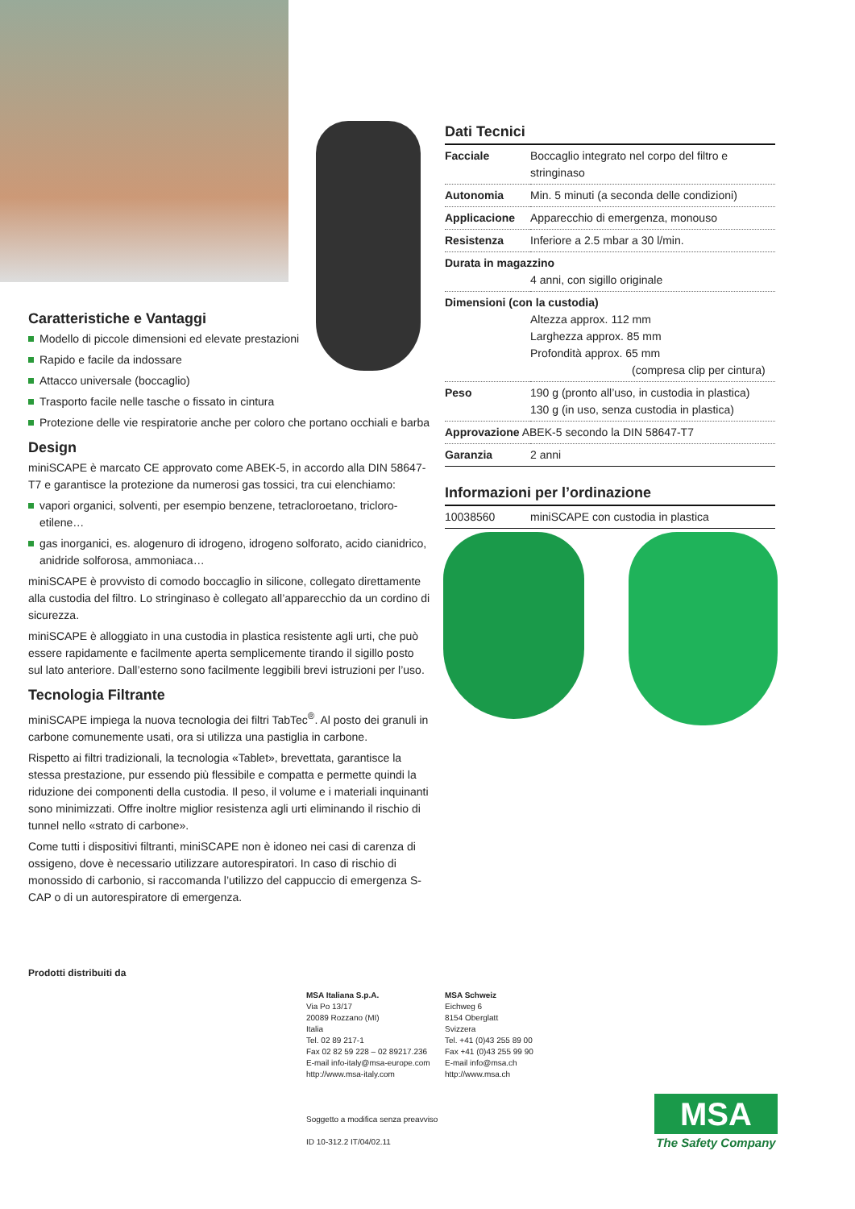Caratteristiche e Vantaggi
Modello di piccole dimensioni ed elevate prestazioni
Rapido e facile da indossare
Attacco universale (boccaglio)
Trasporto facile nelle tasche o fissato in cintura
Protezione delle vie respiratorie anche per coloro che portano occhiali e barba
Design
miniSCAPE è marcato CE approvato come ABEK-5, in accordo alla DIN 58647-T7 e garantisce la protezione da numerosi gas tossici, tra cui elenchiamo:
vapori organici, solventi, per esempio benzene, tetracloroetano, tricloro-etilene…
gas inorganici, es. alogenuro di idrogeno, idrogeno solforato, acido cianidrico, anidride solforosa, ammoniaca…
miniSCAPE è provvisto di comodo boccaglio in silicone, collegato direttamente alla custodia del filtro. Lo stringinaso è collegato all’apparecchio da un cordino di sicurezza.
miniSCAPE è alloggiato in una custodia in plastica resistente agli urti, che può essere rapidamente e facilmente aperta semplicemente tirando il sigillo posto sul lato anteriore. Dall’esterno sono facilmente leggibili brevi istruzioni per l’uso.
Tecnologia Filtrante
miniSCAPE impiega la nuova tecnologia dei filtri TabTec<sup>®</sup>. Al posto dei granuli in carbone comunemente usati, ora si utilizza una pastiglia in carbone.
Rispetto ai filtri tradizionali, la tecnologia «Tablet», brevettata, garantisce la stessa prestazione, pur essendo più flessibile e compatta e permette quindi la riduzione dei componenti della custodia. Il peso, il volume e i materiali inquinanti sono minimizzati. Offre inoltre miglior resistenza agli urti eliminando il rischio di tunnel nello «strato di carbone».
Come tutti i dispositivi filtranti, miniSCAPE non è idoneo nei casi di carenza di ossigeno, dove è necessario utilizzare autorespiratori. In caso di rischio di monossido di carbonio, si raccomanda l’utilizzo del cappuccio di emergenza S-CAP o di un autorespiratore di emergenza.
Dati Tecnici
| Facciale | Boccaglio integrato nel corpo del filtro e stringinaso |
| Autonomia | Min. 5 minuti (a seconda delle condizioni) |
| Applicacione | Apparecchio di emergenza, monouso |
| Resistenza | Inferiore a 2.5 mbar a 30 l/min. |
| Durata in magazzino 4 anni, con sigillo originale | |
| Dimensioni (con la custodia) Altezza approx. 112 mm Larghezza approx. 85 mm Profondità approx. 65 mm (compresa clip per cintura) | |
| Peso | 190 g (pronto all’uso, in custodia in plastica) 130 g (in uso, senza custodia in plastica) |
| Approvazione ABEK-5 secondo la DIN 58647-T7 | |
| Garanzia | 2 anni |
Informazioni per l’ordinazione
| 10038560 | miniSCAPE con custodia in plastica |
Prodotti distribuiti da
MSA Italiana S.p.A.
Via Po 13/17
20089 Rozzano (MI)
Italia
Tel. 02 89 217-1
Fax 02 82 59 228 – 02 89217.236
E-mail info-italy@msa-europe.com
http://www.msa-italy.com
Soggetto a modifica senza preavviso
ID 10-312.2 IT/04/02.11
MSA Schweiz
Eichweg 6
8154 Oberglatt
Svizzera
Tel. +41 (0)43 255 89 00
Fax +41 (0)43 255 99 90
E-mail info@msa.ch
http://www.msa.ch
MSA
The Safety Company